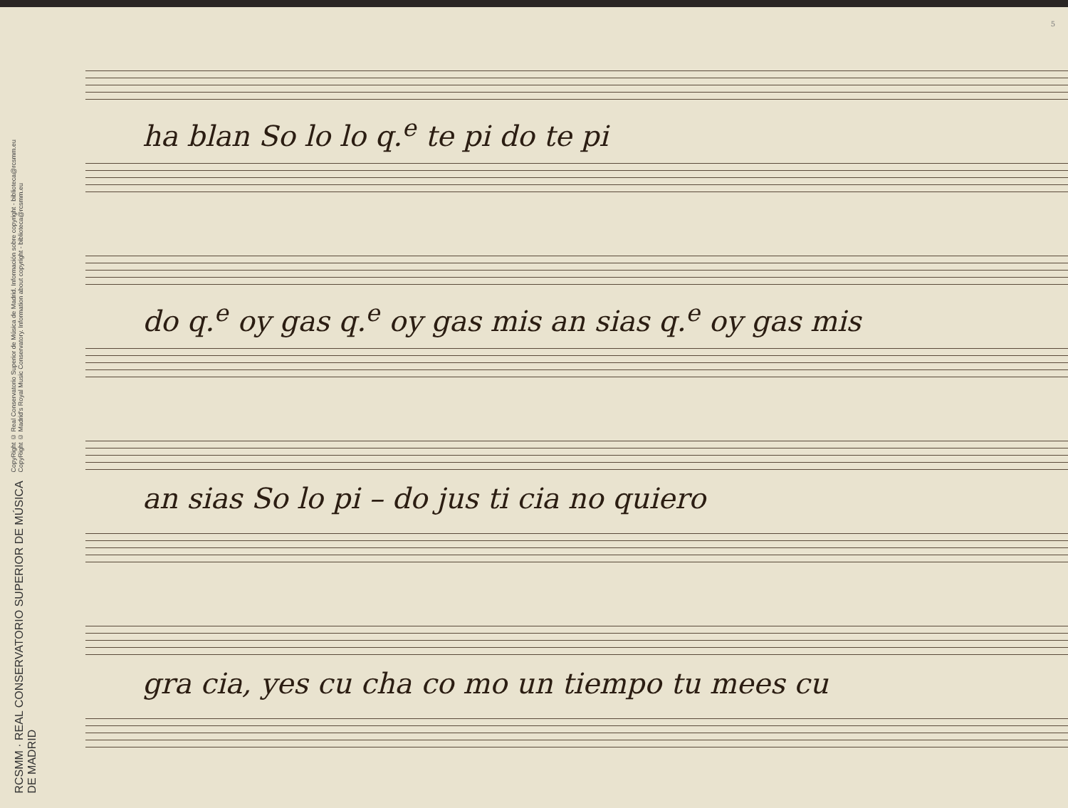5
CopyRight © Real Conservatorio Superior de Música de Madrid. Información sobre copyright - biblioteca@rcsmm.eu
CopyRight © Madrid's Royal Music Conservatory. Information about copyright - biblioteca@rcsmm.eu
RCSMM · REAL CONSERVATORIO SUPERIOR DE MÚSICA DE MADRID
ha blan So lo lo q.<sup>e</sup> te pi do te pi
do q.<sup>e</sup> oy gas q.<sup>e</sup> oy gas mis an sias q.<sup>e</sup> oy gas mis
an sias So lo pi – do jus ti cia no quiero
gra cia, yes cu cha co mo un tiempo tu mees cu